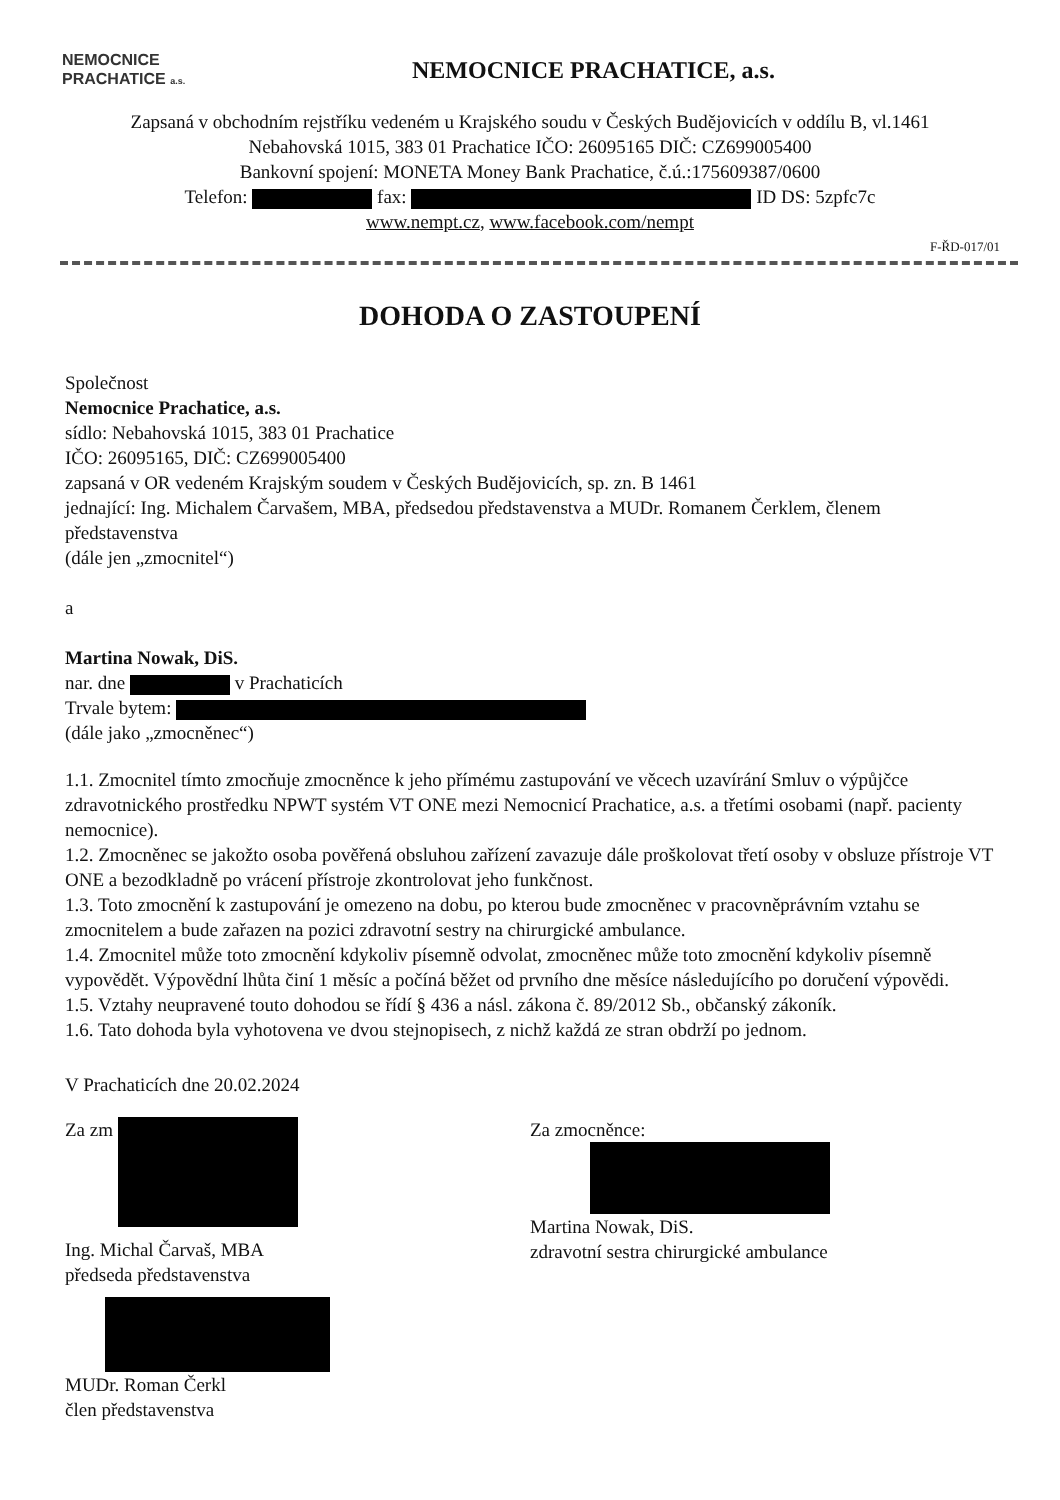NEMOCNICE
PRACHATICE a.s.
NEMOCNICE PRACHATICE, a.s.
Zapsaná v obchodním rejstříku vedeném u Krajského soudu v Českých Budějovicích v oddílu B, vl.1461
Nebahovská 1015, 383 01 Prachatice IČO: 26095165 DIČ: CZ699005400
Bankovní spojení: MONETA Money Bank Prachatice, č.ú.:175609387/0600
Telefon: fax: ID DS: 5zpfc7c
www.nempt.cz, www.facebook.com/nempt
F-ŘD-017/01
DOHODA O ZASTOUPENÍ
Společnost
Nemocnice Prachatice, a.s.
sídlo: Nebahovská 1015, 383 01 Prachatice
IČO: 26095165, DIČ: CZ699005400
zapsaná v OR vedeném Krajským soudem v Českých Budějovicích, sp. zn. B 1461
jednající: Ing. Michalem Čarvašem, MBA, předsedou představenstva a MUDr. Romanem Čerklem, členem představenstva
(dále jen „zmocnitel“)
a
Martina Nowak, DiS.
nar. dne v Prachaticích
Trvale bytem:
(dále jako „zmocněnec“)
1.1. Zmocnitel tímto zmocňuje zmocněnce k jeho přímému zastupování ve věcech uzavírání Smluv o výpůjčce zdravotnického prostředku NPWT systém VT ONE mezi Nemocnicí Prachatice, a.s. a třetími osobami (např. pacienty nemocnice).
1.2. Zmocněnec se jakožto osoba pověřená obsluhou zařízení zavazuje dále proškolovat třetí osoby v obsluze přístroje VT ONE a bezodkladně po vrácení přístroje zkontrolovat jeho funkčnost.
1.3. Toto zmocnění k zastupování je omezeno na dobu, po kterou bude zmocněnec v pracovněprávním vztahu se zmocnitelem a bude zařazen na pozici zdravotní sestry na chirurgické ambulance.
1.4. Zmocnitel může toto zmocnění kdykoliv písemně odvolat, zmocněnec může toto zmocnění kdykoliv písemně vypovědět. Výpovědní lhůta činí 1 měsíc a počíná běžet od prvního dne měsíce následujícího po doručení výpovědi.
1.5. Vztahy neupravené touto dohodou se řídí § 436 a násl. zákona č. 89/2012 Sb., občanský zákoník.
1.6. Tato dohoda byla vyhotovena ve dvou stejnopisech, z nichž každá ze stran obdrží po jednom.
V Prachaticích dne 20.02.2024
Za zm
Ing. Michal Čarvaš, MBA
předseda představenstva
MUDr. Roman Čerkl
člen představenstva
Za zmocněnce:
Martina Nowak, DiS.
zdravotní sestra chirurgické ambulance